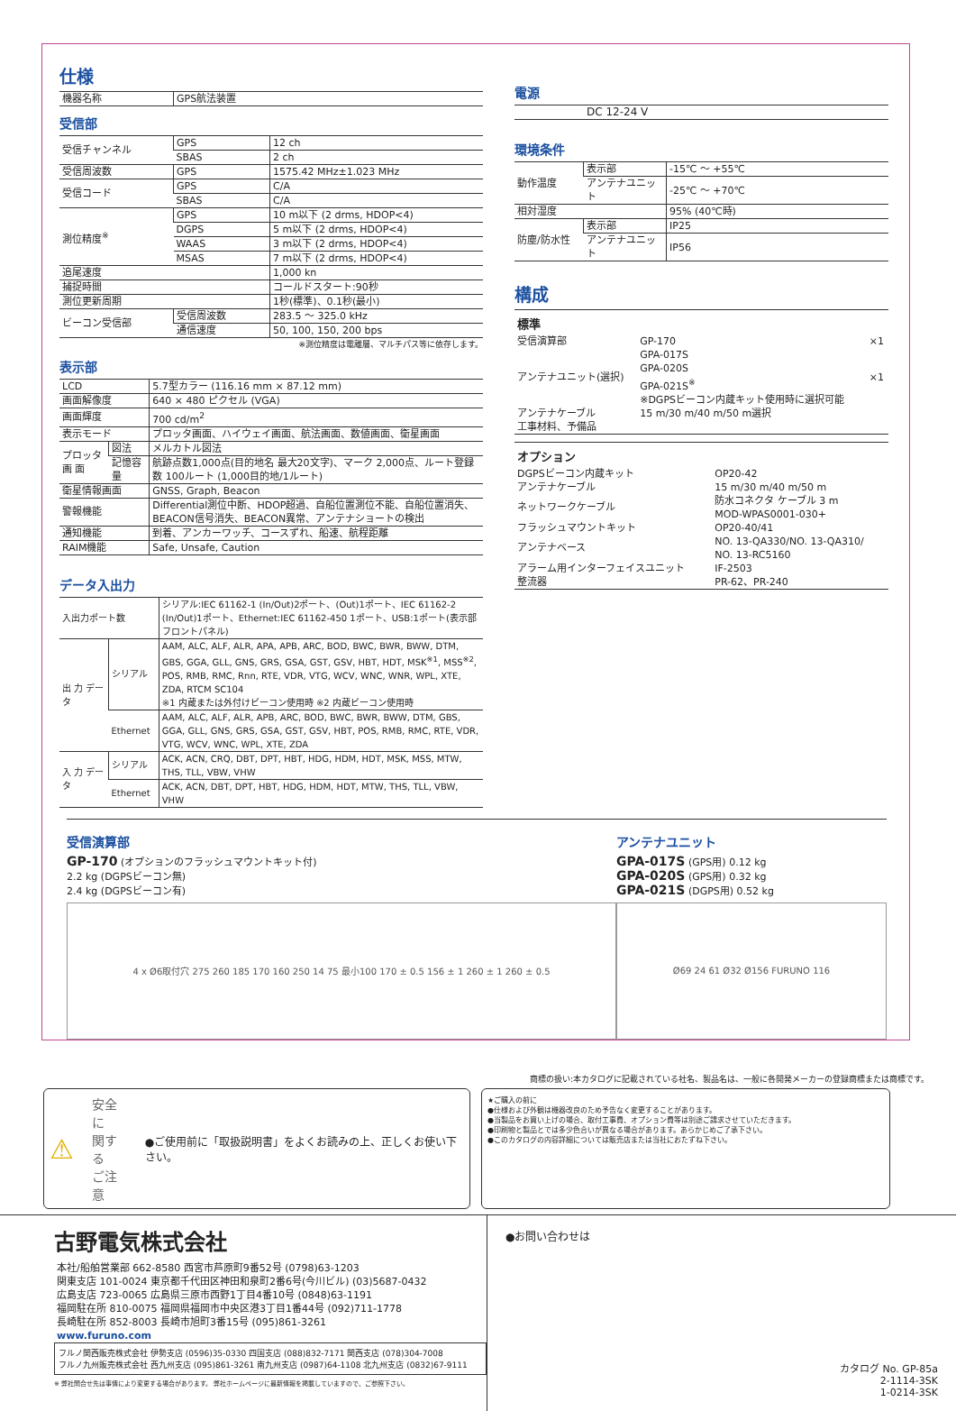仕様
| 機器名称 | GPS航法装置 |
受信部
| 受信チャンネル | GPS | 12 ch |
| | SBAS | 2 ch |
| 受信周波数 | GPS | 1575.42 MHz±1.023 MHz |
| 受信コード | GPS | C/A |
| | SBAS | C/A |
| 測位精度<sup>※</sup> | GPS | 10 m以下 (2 drms, HDOP<4) |
| | DGPS | 5 m以下 (2 drms, HDOP<4) |
| | WAAS | 3 m以下 (2 drms, HDOP<4) |
| | MSAS | 7 m以下 (2 drms, HDOP<4) |
| 追尾速度 | | 1,000 kn |
| 捕捉時間 | | コールドスタート:90秒 |
| 測位更新周期 | | 1秒(標準)、0.1秒(最小) |
| ビーコン受信部 | 受信周波数 | 283.5 ～ 325.0 kHz |
| | 通信速度 | 50, 100, 150, 200 bps |
※測位精度は電離層、マルチパス等に依存します。
表示部
| LCD | | 5.7型カラー (116.16 mm × 87.12 mm) |
| 画面解像度 | | 640 × 480 ピクセル (VGA) |
| 画面輝度 | | 700 cd/m<sup>2</sup> |
| 表示モード | | プロッタ画面、ハイウェイ画面、航法画面、数値画面、衛星画面 |
| プロッタ 画 面 | 図法 | メルカトル図法 |
| | 記憶容量 | 航跡点数1,000点(目的地名 最大20文字)、マーク 2,000点、ルート登録数 100ルート (1,000目的地/1ルート) |
| 衛星情報画面 | | GNSS, Graph, Beacon |
| 警報機能 | | Differential測位中断、HDOP超過、自船位置測位不能、自船位置消失、BEACON信号消失、BEACON異常、アンテナショートの検出 |
| 通知機能 | | 到着、アンカーワッチ、コースずれ、船速、航程距離 |
| RAIM機能 | | Safe, Unsafe, Caution |
データ入出力
| 入出力ポート数 | | シリアル:IEC 61162-1 (In/Out)2ポート、(Out)1ポート、IEC 61162-2 (In/Out)1ポート、Ethernet:IEC 61162-450 1ポート、USB:1ポート(表示部フロントパネル) |
| 出 力 データ | シリアル | AAM, ALC, ALF, ALR, APA, APB, ARC, BOD, BWC, BWR, BWW, DTM, GBS, GGA, GLL, GNS, GRS, GSA, GST, GSV, HBT, HDT, MSK<sup>※1</sup>, MSS<sup>※2</sup>, POS, RMB, RMC, Rnn, RTE, VDR, VTG, WCV, WNC, WNR, WPL, XTE, ZDA, RTCM SC104 ※1 内蔵または外付けビーコン使用時 ※2 内蔵ビーコン使用時 |
| | Ethernet | AAM, ALC, ALF, ALR, APB, ARC, BOD, BWC, BWR, BWW, DTM, GBS, GGA, GLL, GNS, GRS, GSA, GST, GSV, HBT, POS, RMB, RMC, RTE, VDR, VTG, WCV, WNC, WPL, XTE, ZDA |
| 入 力 データ | シリアル | ACK, ACN, CRQ, DBT, DPT, HBT, HDG, HDM, HDT, MSK, MSS, MTW, THS, TLL, VBW, VHW |
| | Ethernet | ACK, ACN, DBT, DPT, HBT, HDG, HDM, HDT, MTW, THS, TLL, VBW, VHW |
電源
| DC 12-24 V |
環境条件
| 動作温度 | 表示部 | -15℃ ～ +55℃ |
| | アンテナユニット | -25℃ ～ +70℃ |
| 相対湿度 | | 95% (40℃時) |
| 防塵/防水性 | 表示部 | IP25 |
| | アンテナユニット | IP56 |
構成
| 標準 | | |
| 受信演算部 | GP-170 | ×1 |
| アンテナユニット(選択) | GPA-017S GPA-020S GPA-021S<sup>※</sup> ※DGPSビーコン内蔵キット使用時に選択可能 | ×1 |
| アンテナケーブル | 15 m/30 m/40 m/50 m選択 | |
| 工事材料、予備品 | | |
| オプション | |
| DGPSビーコン内蔵キット | OP20-42 |
| アンテナケーブル | 15 m/30 m/40 m/50 m |
| ネットワークケーブル | 防水コネクタ ケーブル 3 m MOD-WPAS0001-030+ |
| フラッシュマウントキット | OP20-40/41 |
| アンテナベース | NO. 13-QA330/NO. 13-QA310/ NO. 13-RC5160 |
| アラーム用インターフェイスユニット | IF-2503 |
| 整流器 | PR-62、PR-240 |
受信演算部
GP-170 (オプションのフラッシュマウントキット付)
2.2 kg (DGPSビーコン無)
2.4 kg (DGPSビーコン有)
4 x Ø6取付穴 275 260 185 170 160 250 14 75 最小100 170 ± 0.5 156 ± 1 260 ± 1 260 ± 0.5
アンテナユニット
GPA-017S (GPS用) 0.12 kg
GPA-020S (GPS用) 0.32 kg
GPA-021S (DGPS用) 0.52 kg
Ø69 24 61 Ø32 Ø156 FURUNO 116
商標の扱い:本カタログに記載されている社名、製品名は、一般に各開発メーカーの登録商標または商標です。
⚠ 安全に
関する
ご注意 ●ご使用前に「取扱説明書」をよくお読みの上、正しくお使い下さい。
★ご購入の前に
●仕様および外観は機器改良のため予告なく変更することがあります。
●当製品をお買い上げの場合、取付工事費、オプション費等は別途ご請求させていただきます。
●印刷物と製品とでは多少色合いが異なる場合があります。あらかじめご了承下さい。
●このカタログの内容詳細については販売店または当社におたずね下さい。
古野電気株式会社
| 本社/船舶営業部 662-8580 西宮市芦原町9番52号 (0798)63-1203 関東支店 101-0024 東京都千代田区神田和泉町2番6号(今川ビル) (03)5687-0432 広島支店 723-0065 広島県三原市西野1丁目4番10号 (0848)63-1191 福岡駐在所 810-0075 福岡県福岡市中央区港3丁目1番44号 (092)711-1778 長崎駐在所 852-8003 長崎市旭町3番15号 (095)861-3261 www.furuno.com |
フルノ関西販売株式会社 伊勢支店 (0596)35-0330 四国支店 (088)832-7171 関西支店 (078)304-7008
フルノ九州販売株式会社 西九州支店 (095)861-3261 南九州支店 (0987)64-1108 北九州支店 (0832)67-9111
※ 弊社問合せ先は事情により変更する場合があります。 弊社ホームページに最新情報を掲載していますので、ご参照下さい。
●お問い合わせは
カタログ No. GP-85a
2-1114-3SK
1-0214-3SK